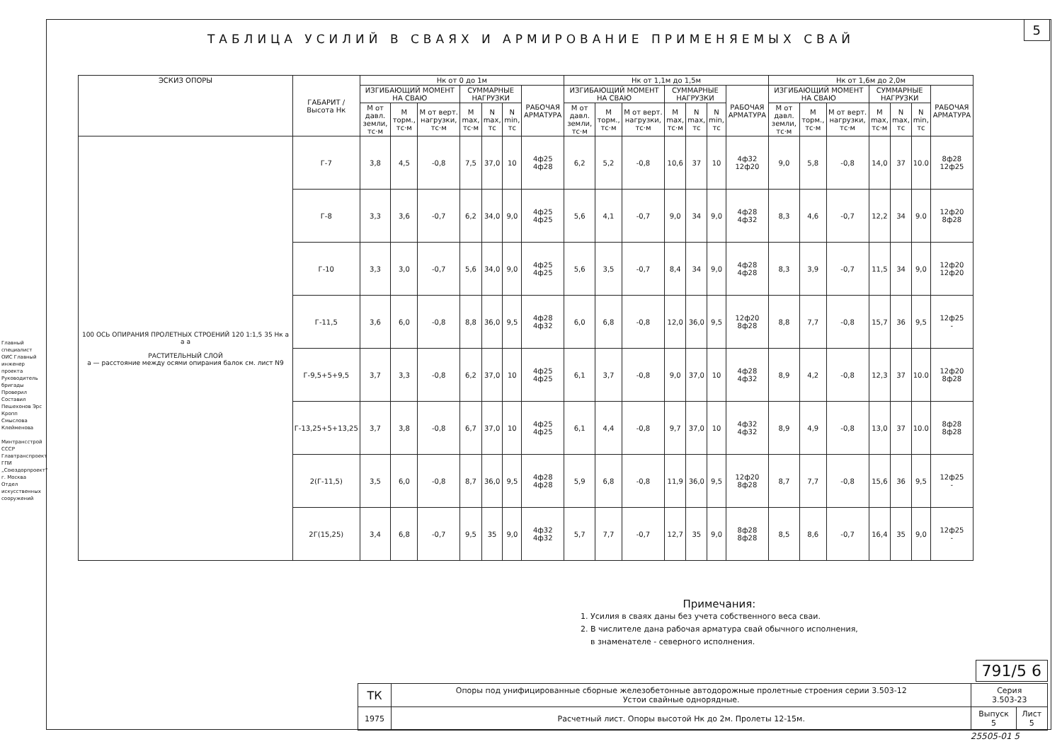5
ТАБЛИЦА УСИЛИЙ В СВАЯХ И АРМИРОВАНИЕ ПРИМЕНЯЕМЫХ СВАЙ
| ЭСКИЗ ОПОРЫ | ГАБАРИТ / Высота Нк | Нк от 0 до 1м | | | | | | | Нк от 1,1м до 1,5м | | | | | | | Нк от 1,6м до 2,0м | | | | | | |
| --- | --- | --- | --- | --- | --- | --- | --- | --- | --- | --- | --- | --- | --- | --- | --- | --- | --- | --- | --- | --- | --- | --- |
| | | ИЗГИБАЮЩИЙ МОМЕНТ НА СВАЮ | | | СУММАРНЫЕ НАГРУЗКИ | | | РАБОЧАЯ АРМАТУРА | ИЗГИБАЮЩИЙ МОМЕНТ НА СВАЮ | | | СУММАРНЫЕ НАГРУЗКИ | | | РАБОЧАЯ АРМАТУРА | ИЗГИБАЮЩИЙ МОМЕНТ НА СВАЮ | | | СУММАРНЫЕ НАГРУЗКИ | | | РАБОЧАЯ АРМАТУРА |
| | | M от давл. земли, тс·м | M торм., тс·м | M от верт. нагрузки, тс·м | M max, тс·м | N max, тс | N min, тс | | M от давл. земли, тс·м | M торм., тс·м | M от верт. нагрузки, тс·м | M max, тс·м | N max, тс | N min, тс | | M от давл. земли, тс·м | M торм., тс·м | M от верт. нагрузки, тс·м | M max, тс·м | N max, тс | N min, тс | |
| 100 ОСЬ ОПИРАНИЯ ПРОЛЕТНЫХ СТРОЕНИЙ 120 1:1,5 35 Нк a a a РАСТИТЕЛЬНЫЙ СЛОЙ a — расстояние между осями опирания балок см. лист N9 | Г-7 | 3,8 | 4,5 | -0,8 | 7,5 | 37,0 | 10 | 4ф25 4ф28 | 6,2 | 5,2 | -0,8 | 10,6 | 37 | 10 | 4ф32 12ф20 | 9,0 | 5,8 | -0,8 | 14,0 | 37 | 10.0 | 8ф28 12ф25 |
| | Г-8 | 3,3 | 3,6 | -0,7 | 6,2 | 34,0 | 9,0 | 4ф25 4ф25 | 5,6 | 4,1 | -0,7 | 9,0 | 34 | 9,0 | 4ф28 4ф32 | 8,3 | 4,6 | -0,7 | 12,2 | 34 | 9.0 | 12ф20 8ф28 |
| | Г-10 | 3,3 | 3,0 | -0,7 | 5,6 | 34,0 | 9,0 | 4ф25 4ф25 | 5,6 | 3,5 | -0,7 | 8,4 | 34 | 9,0 | 4ф28 4ф28 | 8,3 | 3,9 | -0,7 | 11,5 | 34 | 9,0 | 12ф20 12ф20 |
| | Г-11,5 | 3,6 | 6,0 | -0,8 | 8,8 | 36,0 | 9,5 | 4ф28 4ф32 | 6,0 | 6,8 | -0,8 | 12,0 | 36,0 | 9,5 | 12ф20 8ф28 | 8,8 | 7,7 | -0,8 | 15,7 | 36 | 9,5 | 12ф25 - |
| | Г-9,5+5+9,5 | 3,7 | 3,3 | -0,8 | 6,2 | 37,0 | 10 | 4ф25 4ф25 | 6,1 | 3,7 | -0,8 | 9,0 | 37,0 | 10 | 4ф28 4ф32 | 8,9 | 4,2 | -0,8 | 12,3 | 37 | 10.0 | 12ф20 8ф28 |
| | Г-13,25+5+13,25 | 3,7 | 3,8 | -0,8 | 6,7 | 37,0 | 10 | 4ф25 4ф25 | 6,1 | 4,4 | -0,8 | 9,7 | 37,0 | 10 | 4ф32 4ф32 | 8,9 | 4,9 | -0,8 | 13,0 | 37 | 10.0 | 8ф28 8ф28 |
| | 2(Г-11,5) | 3,5 | 6,0 | -0,8 | 8,7 | 36,0 | 9,5 | 4ф28 4ф28 | 5,9 | 6,8 | -0,8 | 11,9 | 36,0 | 9,5 | 12ф20 8ф28 | 8,7 | 7,7 | -0,8 | 15,6 | 36 | 9,5 | 12ф25 - |
| | 2Г(15,25) | 3,4 | 6,8 | -0,7 | 9,5 | 35 | 9,0 | 4ф32 4ф32 | 5,7 | 7,7 | -0,7 | 12,7 | 35 | 9,0 | 8ф28 8ф28 | 8,5 | 8,6 | -0,7 | 16,4 | 35 | 9,0 | 12ф25 - |
Примечания:
1. Усилия в сваях даны без учета собственного веса сваи.
2. В числителе дана рабочая арматура свай обычного исполнения,
в знаменателе - северного исполнения.
Главный специалист ОИС Главный инженер проекта Руководитель бригады Проверил Составил
Пешехонов Эрс Кропп Смыслова Клейменова
Минтрансстрой СССР Главтранспроект ГПИ „Союздорпроект" г. Москва Отдел искусственных сооружений
791/5 6
| ТК | Опоры под унифицированные сборные железобетонные автодорожные пролетные строения серии 3.503-12 Устои свайные однорядные. | Серия 3.503-23 | |
| 1975 | Расчетный лист. Опоры высотой Нк до 2м. Пролеты 12-15м. | Выпуск 5 | Лист 5 |
25505-01 5